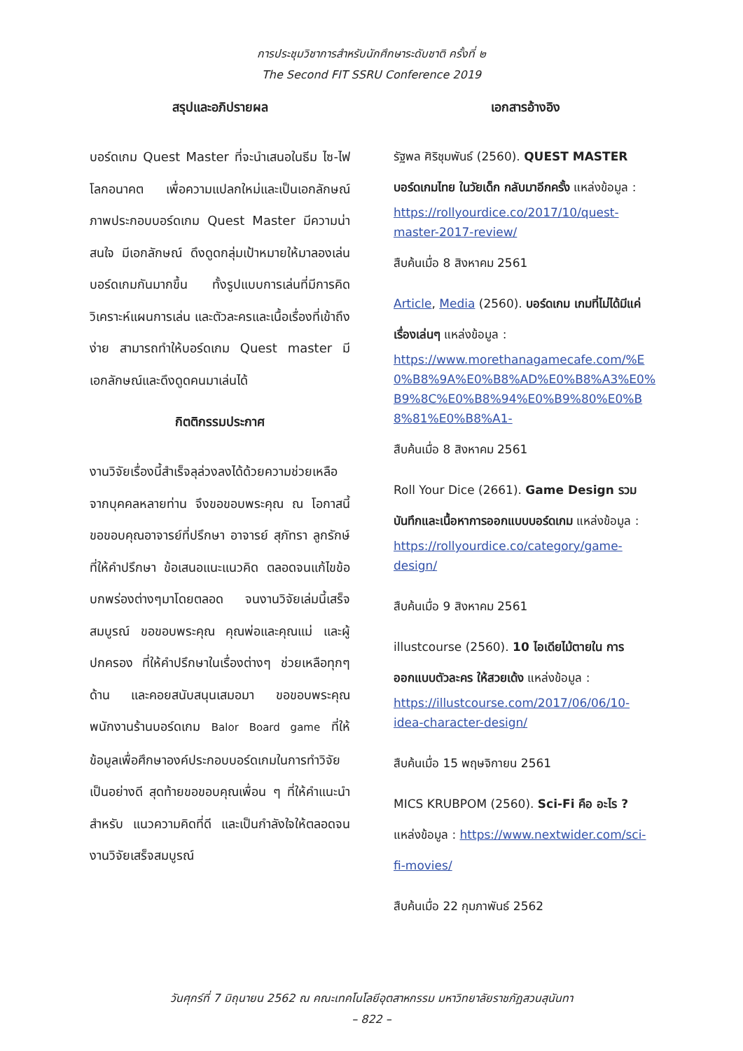การประชุมวิชาการสำหรับนักศึกษาระดับชาติ ครั้งที่ ๒
The Second FIT SSRU Conference 2019
สรุปและอภิปรายผล
บอร์ดเกม Quest Master ที่จะนำเสนอในธีม ไซ-ไฟ โลกอนาคต เพื่อความแปลกใหม่และเป็นเอกลักษณ์ ภาพประกอบบอร์ดเกม Quest Master มีความน่าสนใจ มีเอกลักษณ์ ดึงดูดกลุ่มเป้าหมายให้มาลองเล่นบอร์ดเกมกันมากขึ้น ทั้งรูปแบบการเล่นที่มีการคิดวิเคราะห์แผนการเล่น และตัวละครและเนื้อเรื่องที่เข้าถึงง่าย สามารถทำให้บอร์ดเกม Quest master มีเอกลักษณ์และดึงดูดคนมาเล่นได้
กิตติกรรมประกาศ
งานวิจัยเรื่องนี้สำเร็จลุล่วงลงได้ด้วยความช่วยเหลือจากบุคคลหลายท่าน จึงขอขอบพระคุณ ณ โอกาสนี้ ขอขอบคุณอาจารย์ที่ปรึกษา อาจารย์ สุภัทรา ลูกรักษ์ ที่ให้คำปรึกษา ข้อเสนอแนะแนวคิด ตลอดจนแก้ไขข้อบกพร่องต่างๆมาโดยตลอด จนงานวิจัยเล่มนี้เสร็จสมบูรณ์ ขอขอบพระคุณ คุณพ่อและคุณแม่ และผู้ปกครอง ที่ให้คำปรึกษาในเรื่องต่างๆ ช่วยเหลือทุกๆด้าน และคอยสนับสนุนเสมอมา ขอขอบพระคุณ พนักงานร้านบอร์ดเกม Balor Board game ที่ให้ข้อมูลเพื่อศึกษาองค์ประกอบบอร์ดเกมในการทำวิจัยเป็นอย่างดี สุดท้ายขอขอบคุณเพื่อน ๆ ที่ให้คำแนะนำ สำหรับ แนวความคิดที่ดี และเป็นกำลังใจให้ตลอดจน งานวิจัยเสร็จสมบูรณ์
เอกสารอ้างอิง
รัฐพล ศิริชุมพันธ์ (2560). QUEST MASTER บอร์ดเกมไทย ในวัยเด็ก กลับมาอีกครั้ง แหล่งข้อมูล : https://rollyourdice.co/2017/10/quest-master-2017-review/ สืบค้นเมื่อ 8 สิงหาคม 2561
Article, Media (2560). บอร์ดเกม เกมที่ไม่ได้มีแค่เรื่องเล่นๆ แหล่งข้อมูล : https://www.morethanagamecafe.com/%E0%B8%9A%E0%B8%AD%E0%B8%A3%E0%B9%8C%E0%B8%94%E0%B9%80%E0%B8%81%E0%B8%A1- สืบค้นเมื่อ 8 สิงหาคม 2561
Roll Your Dice (2661). Game Design รวมบันทึกและเนื้อหาการออกแบบบอร์ดเกม แหล่งข้อมูล : https://rollyourdice.co/category/game-design/
สืบค้นเมื่อ 9 สิงหาคม 2561
illustcourse (2560). 10 ไอเดียไม้ตายใน การออกแบบตัวละคร ให้สวยเด้ง แหล่งข้อมูล : https://illustcourse.com/2017/06/06/10-idea-character-design/
สืบค้นเมื่อ 15 พฤษจิกายน 2561
MICS KRUBPOM (2560). Sci-Fi คือ อะไร ? แหล่งข้อมูล : https://www.nextwider.com/sci-fi-movies/
สืบค้นเมื่อ 22 กุมภาพันธ์ 2562
วันศุกร์ที่ 7 มิถุนายน 2562 ณ คณะเทคโนโลยีอุตสาหกรรม มหาวิทยาลัยราชภัฏสวนสุนันทา
– 822 –